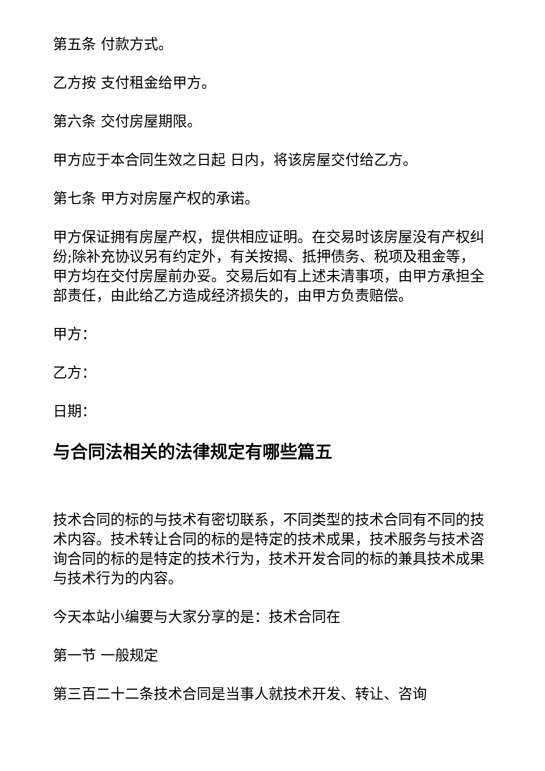第五条 付款方式。
乙方按 支付租金给甲方。
第六条 交付房屋期限。
甲方应于本合同生效之日起 日内，将该房屋交付给乙方。
第七条 甲方对房屋产权的承诺。
甲方保证拥有房屋产权，提供相应证明。在交易时该房屋没有产权纠纷;除补充协议另有约定外，有关按揭、抵押债务、税项及租金等，甲方均在交付房屋前办妥。交易后如有上述未清事项，由甲方承担全部责任，由此给乙方造成经济损失的，由甲方负责赔偿。
甲方：
乙方：
日期：
与合同法相关的法律规定有哪些篇五
技术合同的标的与技术有密切联系，不同类型的技术合同有不同的技术内容。技术转让合同的标的是特定的技术成果，技术服务与技术咨询合同的标的是特定的技术行为，技术开发合同的标的兼具技术成果与技术行为的内容。
今天本站小编要与大家分享的是：技术合同在
第一节 一般规定
第三百二十二条技术合同是当事人就技术开发、转让、咨询